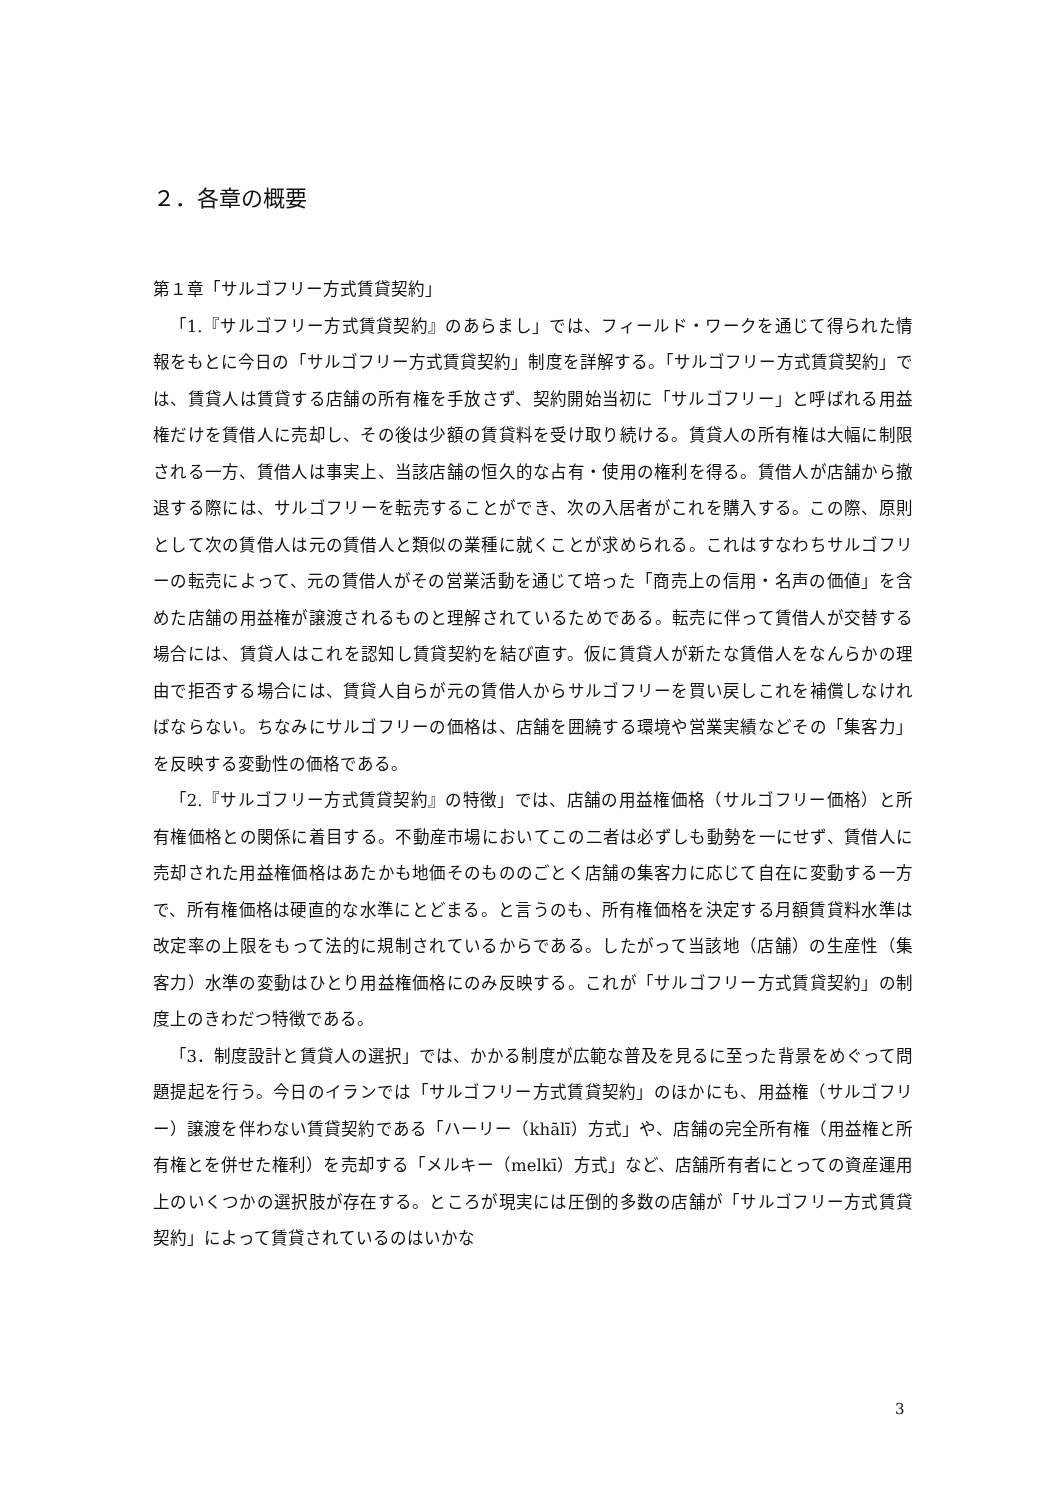２．各章の概要
第１章「サルゴフリー方式賃貸契約」
「1.『サルゴフリー方式賃貸契約』のあらまし」では、フィールド・ワークを通じて得られた情報をもとに今日の「サルゴフリー方式賃貸契約」制度を詳解する。「サルゴフリー方式賃貸契約」では、賃貸人は賃貸する店舗の所有権を手放さず、契約開始当初に「サルゴフリー」と呼ばれる用益権だけを賃借人に売却し、その後は少額の賃貸料を受け取り続ける。賃貸人の所有権は大幅に制限される一方、賃借人は事実上、当該店舗の恒久的な占有・使用の権利を得る。賃借人が店舗から撤退する際には、サルゴフリーを転売することができ、次の入居者がこれを購入する。この際、原則として次の賃借人は元の賃借人と類似の業種に就くことが求められる。これはすなわちサルゴフリーの転売によって、元の賃借人がその営業活動を通じて培った「商売上の信用・名声の価値」を含めた店舗の用益権が譲渡されるものと理解されているためである。転売に伴って賃借人が交替する場合には、賃貸人はこれを認知し賃貸契約を結び直す。仮に賃貸人が新たな賃借人をなんらかの理由で拒否する場合には、賃貸人自らが元の賃借人からサルゴフリーを買い戻しこれを補償しなければならない。ちなみにサルゴフリーの価格は、店舗を囲繞する環境や営業実績などその「集客力」を反映する変動性の価格である。
「2.『サルゴフリー方式賃貸契約』の特徴」では、店舗の用益権価格（サルゴフリー価格）と所有権価格との関係に着目する。不動産市場においてこの二者は必ずしも動勢を一にせず、賃借人に売却された用益権価格はあたかも地価そのもののごとく店舗の集客力に応じて自在に変動する一方で、所有権価格は硬直的な水準にとどまる。と言うのも、所有権価格を決定する月額賃貸料水準は改定率の上限をもって法的に規制されているからである。したがって当該地（店舗）の生産性（集客力）水準の変動はひとり用益権価格にのみ反映する。これが「サルゴフリー方式賃貸契約」の制度上のきわだつ特徴である。
「3．制度設計と賃貸人の選択」では、かかる制度が広範な普及を見るに至った背景をめぐって問題提起を行う。今日のイランでは「サルゴフリー方式賃貸契約」のほかにも、用益権（サルゴフリー）譲渡を伴わない賃貸契約である「ハーリー（khālī）方式」や、店舗の完全所有権（用益権と所有権とを併せた権利）を売却する「メルキー（melkī）方式」など、店舗所有者にとっての資産運用上のいくつかの選択肢が存在する。ところが現実には圧倒的多数の店舗が「サルゴフリー方式賃貸契約」によって賃貸されているのはいかな
3